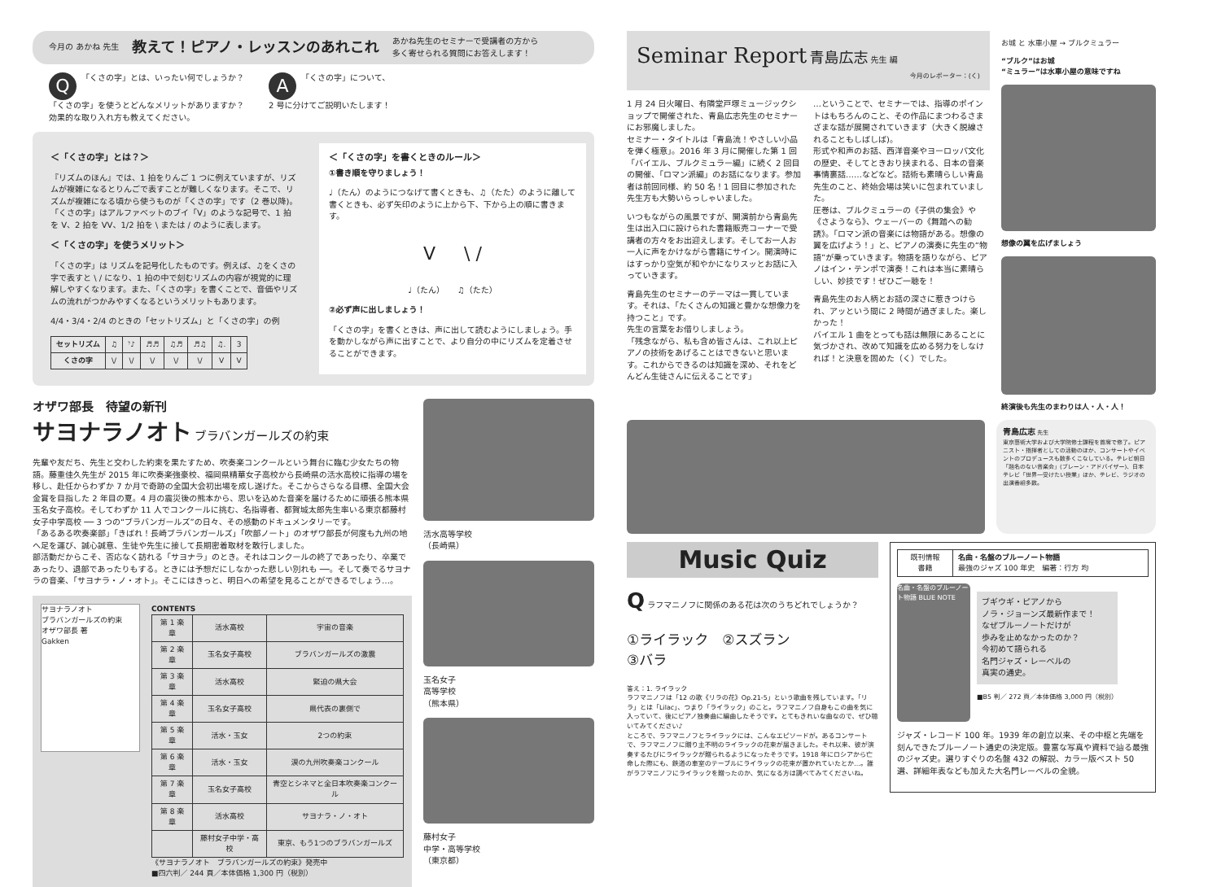今月の あかね 先生 教えて！ピアノ・レッスンのあれこれ あかね先生のセミナーで受講者の方から
多く寄せられる質問にお答えします！
Q 「くさの字」とは、いったい何でしょうか？
「くさの字」を使うとどんなメリットがありますか？
効果的な取り入れ方も教えてください。
A 「くさの字」について、
2 号に分けてご説明いたします！
＜「くさの字」とは？＞
『リズムのほん』では、1 拍をりんご 1 つに例えていますが、リズムが複雑になるとりんごで表すことが難しくなります。そこで、リズムが複雑になる頃から使うものが「くさの字」です（2 巻以降)。「くさの字」はアルファベットのブイ「V」のような記号で、1 拍を V、2 拍を VV、1/2 拍を \ または / のように表します。
＜「くさの字」を使うメリット＞
「くさの字」は リズムを記号化したものです。例えば、♫をくさの字で表すと \ / になり、1 拍の中で刻むリズムの内容が視覚的に理解しやすくなります。また、「くさの字」を書くことで、音価やリズムの流れがつかみやすくなるというメリットもあります。
4/4・3/4・2/4 のときの「セットリズム」と「くさの字」の例
| セットリズム | ♫ | 𝄾♪ | ♬♬ | ♫♬ | ♬♫ | ♫. | 3 |
| くさの字 | \/ | \/ | \/ | \/ | \/ | V | V |
＜「くさの字」を書くときのルール＞
①書き順を守りましょう！
♩（たん）のようにつなげて書くときも、♫（たた）のように離して書くときも、必ず矢印のように上から下、下から上の順に書きます。
V \ /
♩（たん） ♫（たた）
②必ず声に出しましょう！
「くさの字」を書くときは、声に出して読むようにしましょう。手を動かしながら声に出すことで、より自分の中にリズムを定着させることができます。
オザワ部長　待望の新刊
サヨナラノオト ブラバンガールズの約束
先輩や友だち、先生と交わした約束を果たすため、吹奏楽コンクールという舞台に臨む少女たちの物語。藤重佳久先生が 2015 年に吹奏楽強豪校、福岡県精華女子高校から長崎県の活水高校に指導の場を移し、赴任からわずか 7 か月で奇跡の全国大会初出場を成し遂げた。そこからさらなる目標、全国大会金賞を目指した 2 年目の夏。4 月の震災後の熊本から、思いを込めた音楽を届けるために頑張る熊本県玉名女子高校。そしてわずか 11 人でコンクールに挑む、名指導者、都賀城太郎先生率いる東京都藤村女子中学高校 ── 3 つの“ブラバンガールズ”の日々、その感動のドキュメンタリーです。
「あるある吹奏楽部」「きばれ！長崎ブラバンガールズ」「吹部ノート」のオザワ部長が何度も九州の地へ足を運び、誠心誠意、生徒や先生に接して長期密着取材を敢行しました。
部活動だからこそ、否応なく訪れる「サヨナラ」のとき。それはコンクールの終了であったり、卒業であったり、退部であったりもする。ときには予想だにしなかった悲しい別れも ──。そして奏でるサヨナラの音楽、「サヨナラ・ノ・オト」。そこにはきっと、明日への希望を見ることができるでしょう…。
サヨナラノオト
ブラバンガールズの約束
オザワ部長 著
Gakken
CONTENTS
| 第 1 楽章 | 活水高校 | 宇宙の音楽 |
| 第 2 楽章 | 玉名女子高校 | ブラバンガールズの激震 |
| 第 3 楽章 | 活水高校 | 緊迫の県大会 |
| 第 4 楽章 | 玉名女子高校 | 県代表の裏側で |
| 第 5 楽章 | 活水・玉女 | 2つの約束 |
| 第 6 楽章 | 活水・玉女 | 涙の九州吹奏楽コンクール |
| 第 7 楽章 | 玉名女子高校 | 青空とシネマと全日本吹奏楽コンクール |
| 第 8 楽章 | 活水高校 | サヨナラ・ノ・オト |
| | 藤村女子中学・高校 | 東京、もう1つのブラバンガールズ |
《サヨナラノオト　ブラバンガールズの約束》発売中
■四六判／ 244 頁／本体価格 1,300 円（税別）
活水高等学校
（長崎県）
玉名女子
高等学校
（熊本県）
藤村女子
中学・高等学校
（東京都）
Seminar Report 青島広志 先生 編
今月のレポーター：(く)
1 月 24 日火曜日、有隣堂戸塚ミュージックショップで開催された、青島広志先生のセミナーにお邪魔しました。
セミナー・タイトルは「青島流！やさしい小品を弾く極意」。2016 年 3 月に開催した第 1 回「バイエル、ブルクミュラー編」に続く 2 回目の開催、「ロマン派編」のお話になります。参加者は前回同様、約 50 名！1 回目に参加された先生方も大勢いらっしゃいました。
いつもながらの風景ですが、開演前から青島先生は出入口に設けられた書籍販売コーナーで受講者の方々をお出迎えします。そしてお一人お一人に声をかけながら書籍にサイン。開演時にはすっかり空気が和やかになりスッとお話に入っていきます。
青島先生のセミナーのテーマは一貫しています。それは、「たくさんの知識と豊かな想像力を持つこと」です。
先生の言葉をお借りしましょう。
「残念ながら、私も含め皆さんは、これ以上ピアノの技術をあげることはできないと思います。これからできるのは知識を深め、それをどんどん生徒さんに伝えることです」
…ということで、セミナーでは、指導のポイントはもちろんのこと、その作品にまつわるさまざまな話が展開されていきます（大きく脱線されることもしばしば)。
形式や和声のお話、西洋音楽やヨーロッパ文化の歴史、そしてときおり挟まれる、日本の音楽事情裏話……などなど。話術も素晴らしい青島先生のこと、終始会場は笑いに包まれていました。
圧巻は、ブルクミュラーの《子供の集会》や《さようなら》、ウェーバーの《舞踏への勧誘》。「ロマン派の音楽には物語がある。想像の翼を広げよう！」と、ピアノの演奏に先生の“物語”が乗っていきます。物語を語りながら、ピアノはイン・テンポで演奏！これは本当に素晴らしい、妙技です！ぜひご一聴を！
青島先生のお人柄とお話の深さに惹きつけられ、アッという間に 2 時間が過ぎました。楽しかった！
バイエル 1 曲をとっても話は無限にあることに気づかされ、改めて知識を広める努力をしなければ！と決意を固めた（く）でした。
お城 と 水車小屋 → ブルクミュラー
“ブルク”はお城
“ミュラー”は水車小屋の意味ですね
想像の翼を広げましょう
終演後も先生のまわりは人・人・人！
青島広志 先生
東京藝術大学および大学院修士課程を首席で修了。ピアニスト・指揮者としての活動のほか、コンサートやイベントのプロデュースも数多くこなしている。テレビ朝日「題名のない音楽会」(ブレーン・アドバイザー)、日本テレビ「世界一受けたい授業」ほか、テレビ、ラジオの出演番組多数。
Music Quiz
Q ラフマニノフに関係のある花は次のうちどれでしょうか？
①ライラック　②スズラン
③バラ
答え：1. ライラック
ラフマニノフは「12 の歌《リラの花》Op.21-5」という歌曲を残しています。「リラ」とは「Lilac」、つまり「ライラック」のこと。ラフマニノフ自身もこの曲を気に入っていて、後にピアノ独奏曲に編曲したそうです。とてもきれいな曲なので、ぜひ聴いてみてください♪
ところで、ラフマニノフとライラックには、こんなエピソードが。あるコンサートで、ラフマニノフに贈り主不明のライラックの花束が届きました。それ以来、彼が演奏するたびにライラックが贈られるようになったそうです。1918 年にロシアから亡命した際にも、鉄道の車室のテーブルにライラックの花束が置かれていたとか…。誰がラフマニノフにライラックを贈ったのか、気になる方は調べてみてくださいね。
| 既刊情報 書籍 | 名曲・名盤のブルーノート物語 最強のジャズ 100 年史 編著：行方 均 |
名曲・名盤のブルーノート物語 BLUE NOTE
ブギウギ・ピアノから
ノラ・ジョーンズ最新作まで！
なぜブルーノートだけが
歩みを止めなかったのか？
今初めて語られる
名門ジャズ・レーベルの
真実の通史。
■B5 判／ 272 頁／本体価格 3,000 円（税別）
ジャズ・レコード 100 年。1939 年の創立以来、その中枢と先端を刻んできたブルーノート通史の決定版。豊富な写真や資料で辿る最強のジャズ史。選りすぐりの名盤 432 の解説、カラー版ベスト 50 選、詳細年表なども加えた大名門レーベルの全貌。